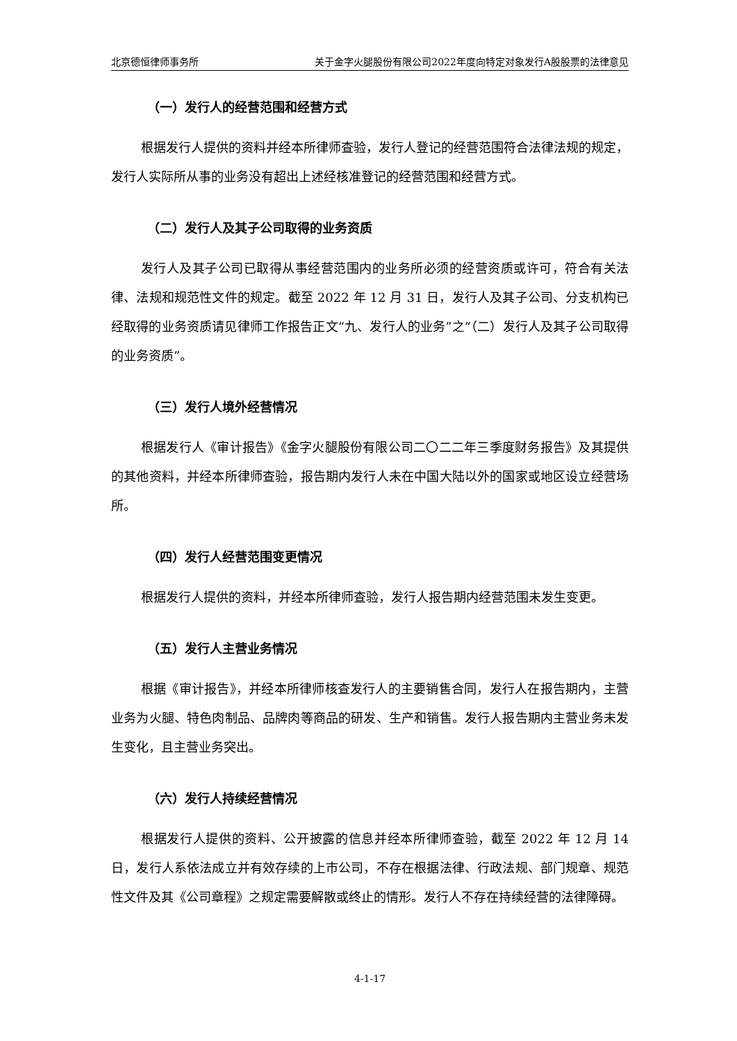北京德恒律师事务所 关于金字火腿股份有限公司2022年度向特定对象发行A股股票的法律意见
（一）发行人的经营范围和经营方式
根据发行人提供的资料并经本所律师查验，发行人登记的经营范围符合法律法规的规定，发行人实际所从事的业务没有超出上述经核准登记的经营范围和经营方式。
（二）发行人及其子公司取得的业务资质
发行人及其子公司已取得从事经营范围内的业务所必须的经营资质或许可，符合有关法律、法规和规范性文件的规定。截至 2022 年 12 月 31 日，发行人及其子公司、分支机构已经取得的业务资质请见律师工作报告正文“九、发行人的业务”之“（二）发行人及其子公司取得的业务资质”。
（三）发行人境外经营情况
根据发行人《审计报告》《金字火腿股份有限公司二〇二二年三季度财务报告》及其提供的其他资料，并经本所律师查验，报告期内发行人未在中国大陆以外的国家或地区设立经营场所。
（四）发行人经营范围变更情况
根据发行人提供的资料，并经本所律师查验，发行人报告期内经营范围未发生变更。
（五）发行人主营业务情况
根据《审计报告》，并经本所律师核查发行人的主要销售合同，发行人在报告期内，主营业务为火腿、特色肉制品、品牌肉等商品的研发、生产和销售。发行人报告期内主营业务未发生变化，且主营业务突出。
（六）发行人持续经营情况
根据发行人提供的资料、公开披露的信息并经本所律师查验，截至 2022 年 12 月 14 日，发行人系依法成立并有效存续的上市公司，不存在根据法律、行政法规、部门规章、规范性文件及其《公司章程》之规定需要解散或终止的情形。发行人不存在持续经营的法律障碍。
4-1-17